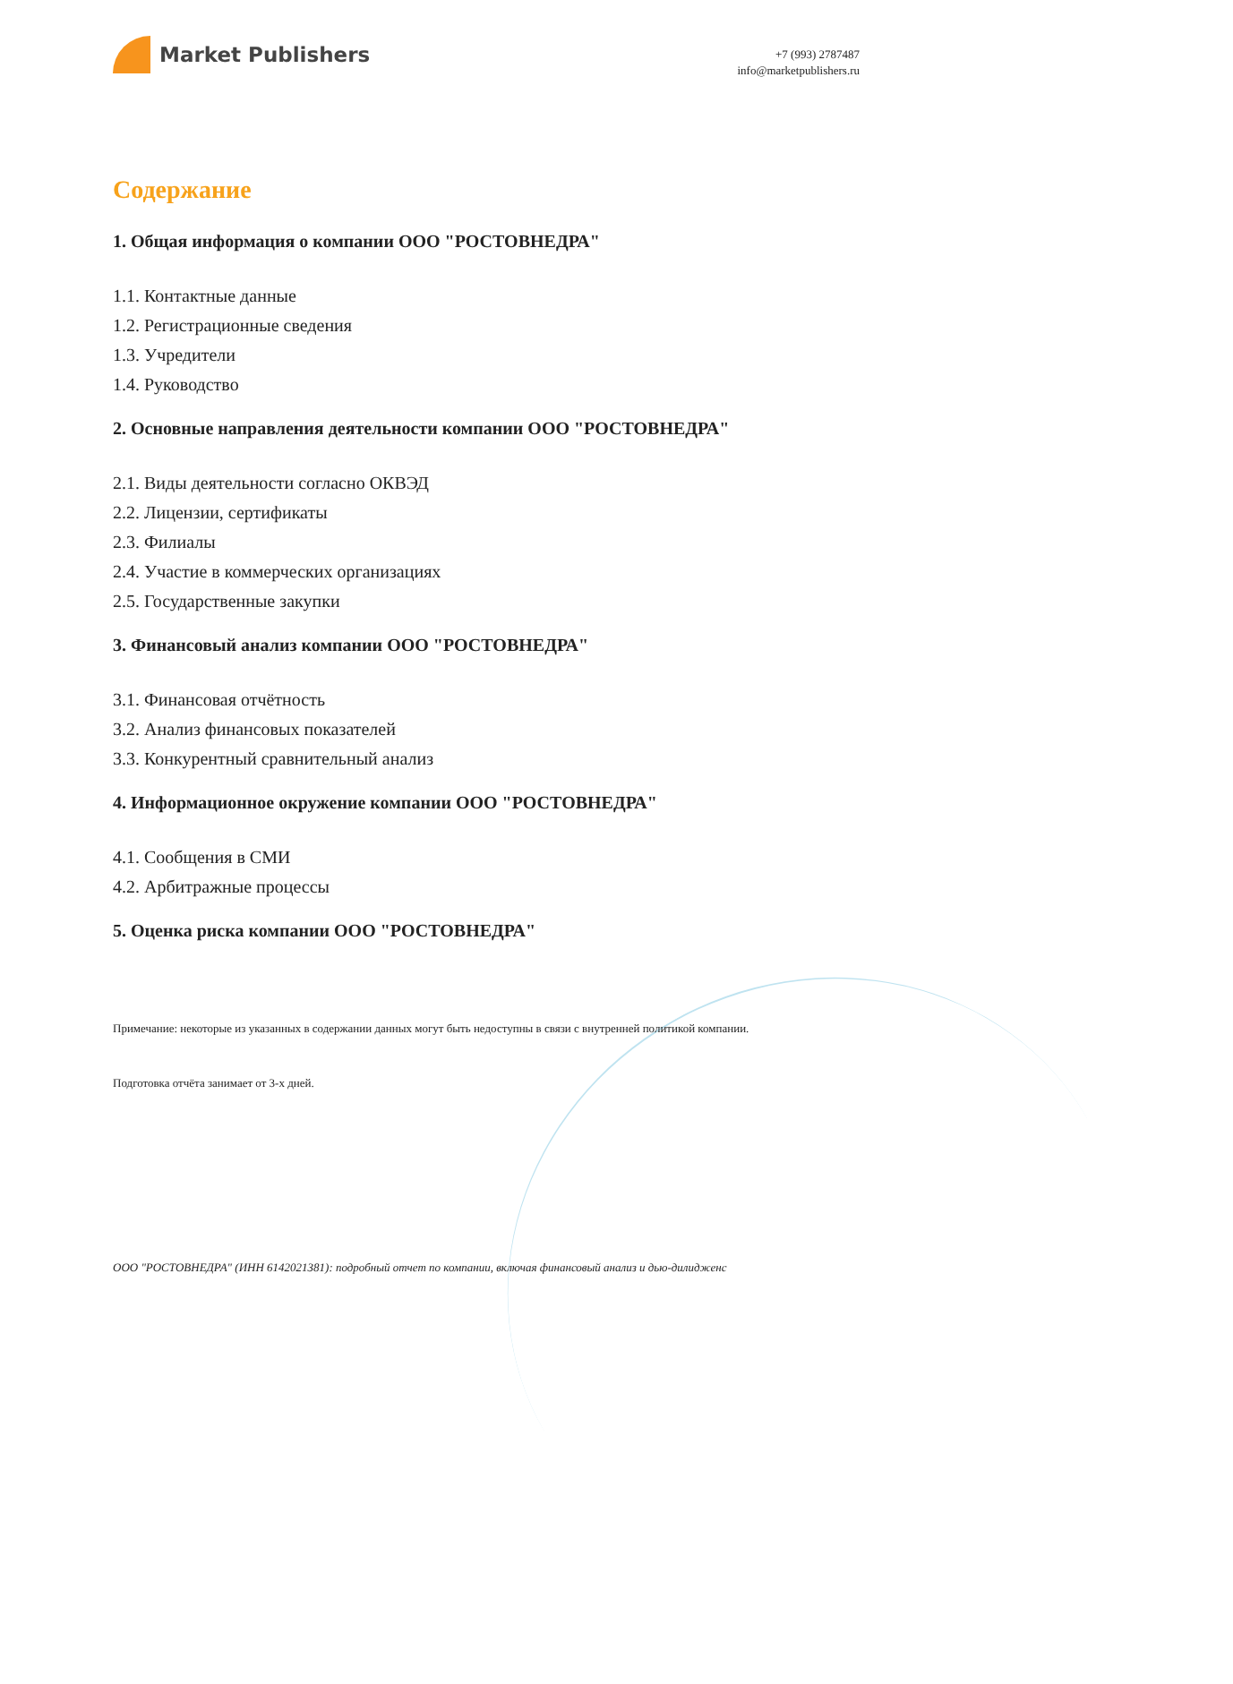Market Publishers
+7 (993) 2787487
info@marketpublishers.ru
Содержание
1. Общая информация о компании ООО "РОСТОВНЕДРА"
1.1. Контактные данные
1.2. Регистрационные сведения
1.3. Учредители
1.4. Руководство
2. Основные направления деятельности компании ООО "РОСТОВНЕДРА"
2.1. Виды деятельности согласно ОКВЭД
2.2. Лицензии, сертификаты
2.3. Филиалы
2.4. Участие в коммерческих организациях
2.5. Государственные закупки
3. Финансовый анализ компании ООО "РОСТОВНЕДРА"
3.1. Финансовая отчётность
3.2. Анализ финансовых показателей
3.3. Конкурентный сравнительный анализ
4. Информационное окружение компании ООО "РОСТОВНЕДРА"
4.1. Сообщения в СМИ
4.2. Арбитражные процессы
5. Оценка риска компании ООО "РОСТОВНЕДРА"
Примечание: некоторые из указанных в содержании данных могут быть недоступны в связи с внутренней политикой компании.
Подготовка отчёта занимает от 3-х дней.
ООО "РОСТОВНЕДРА" (ИНН 6142021381): подробный отчет по компании, включая финансовый анализ и дью-дилидженс